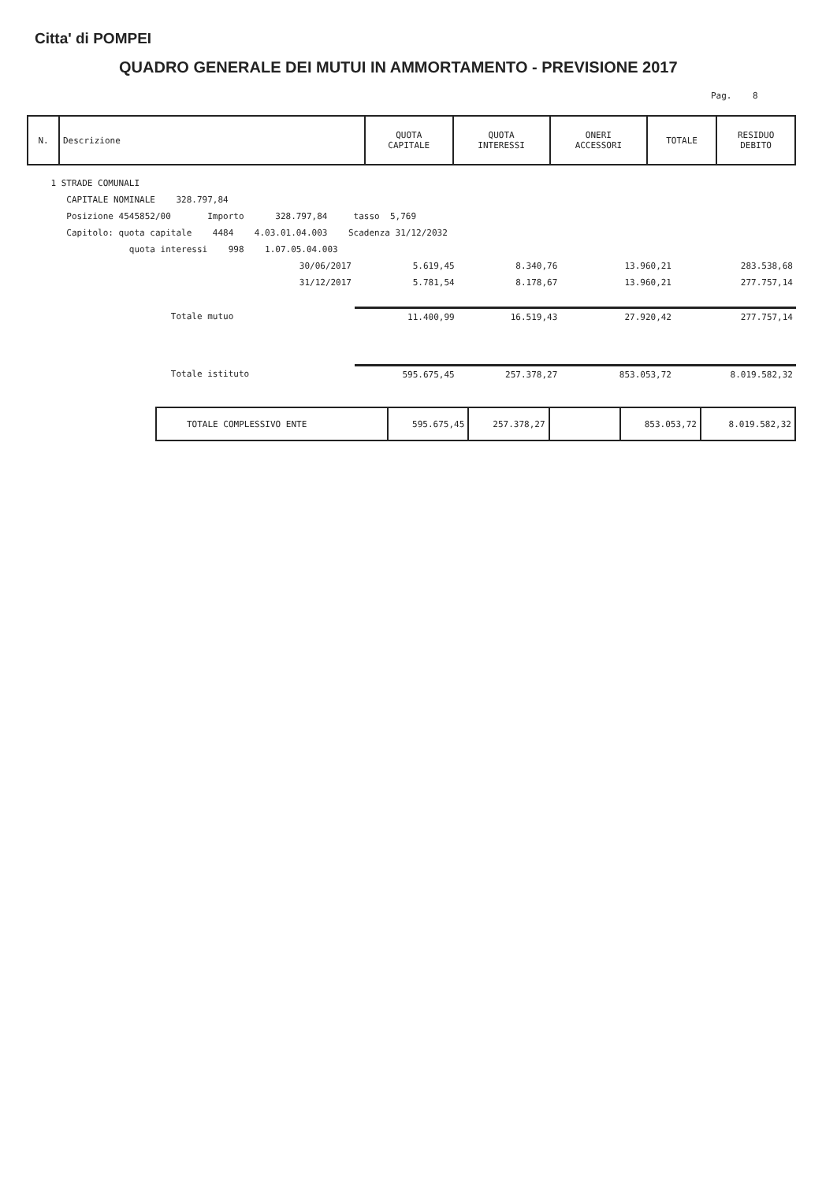Citta' di POMPEI
QUADRO GENERALE DEI MUTUI IN AMMORTAMENTO - PREVISIONE 2017
Pag. 8
| N. | Descrizione | QUOTA CAPITALE | QUOTA INTERESSI | ONERI ACCESSORI | TOTALE | RESIDUO DEBITO |
| --- | --- | --- | --- | --- | --- | --- |
| 1 STRADE COMUNALI | | | | | | |
| CAPITALE NOMINALE 328.797,84 | | | | | | |
| Posizione 4545852/00 Importo 328.797,84 tasso 5,769 | | | | | | |
| Capitolo: quota capitale 4484 4.03.01.04.003 Scadenza 31/12/2032 | | | | | | |
| quota interessi 998 1.07.05.04.003 | | | | | | |
| | 30/06/2017 | 5.619,45 | 8.340,76 | | 13.960,21 | 283.538,68 |
| | 31/12/2017 | 5.781,54 | 8.178,67 | | 13.960,21 | 277.757,14 |
| Totale mutuo | | 11.400,99 | 16.519,43 | | 27.920,42 | 277.757,14 |
| Totale istituto | | 595.675,45 | 257.378,27 | | 853.053,72 | 8.019.582,32 |
| TOTALE COMPLESSIVO ENTE | 595.675,45 | 257.378,27 | | 853.053,72 | 8.019.582,32 |